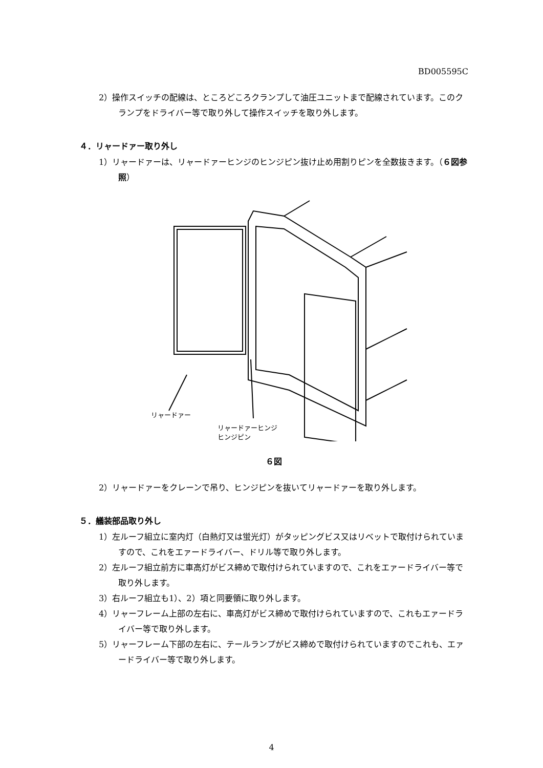BD005595C
2）操作スイッチの配線は、ところどころクランプして油圧ユニットまで配線されています。このクランプをドライバー等で取り外して操作スイッチを取り外します。
４．リャードァー取り外し
1）リャードァーは、リャードァーヒンジのヒンジピン抜け止め用割りピンを全数抜きます。（６図参照）
リャードァー
リャードァーヒンジ
ヒンジピン
６図
2）リャードァーをクレーンで吊り、ヒンジピンを抜いてリャードァーを取り外します。
５．艤装部品取り外し
1）左ルーフ組立に室内灯（白熱灯又は蛍光灯）がタッピングビス又はリベットで取付けられていますので、これをエァードライバー、ドリル等で取り外します。
2）左ルーフ組立前方に車高灯がビス締めで取付けられていますので、これをエァードライバー等で取り外します。
3）右ルーフ組立も1）、2）項と同要領に取り外します。
4）リャーフレーム上部の左右に、車高灯がビス締めで取付けられていますので、これもエァードライバー等で取り外します。
5）リャーフレーム下部の左右に、テールランプがビス締めで取付けられていますのでこれも、エァードライバー等で取り外します。
4